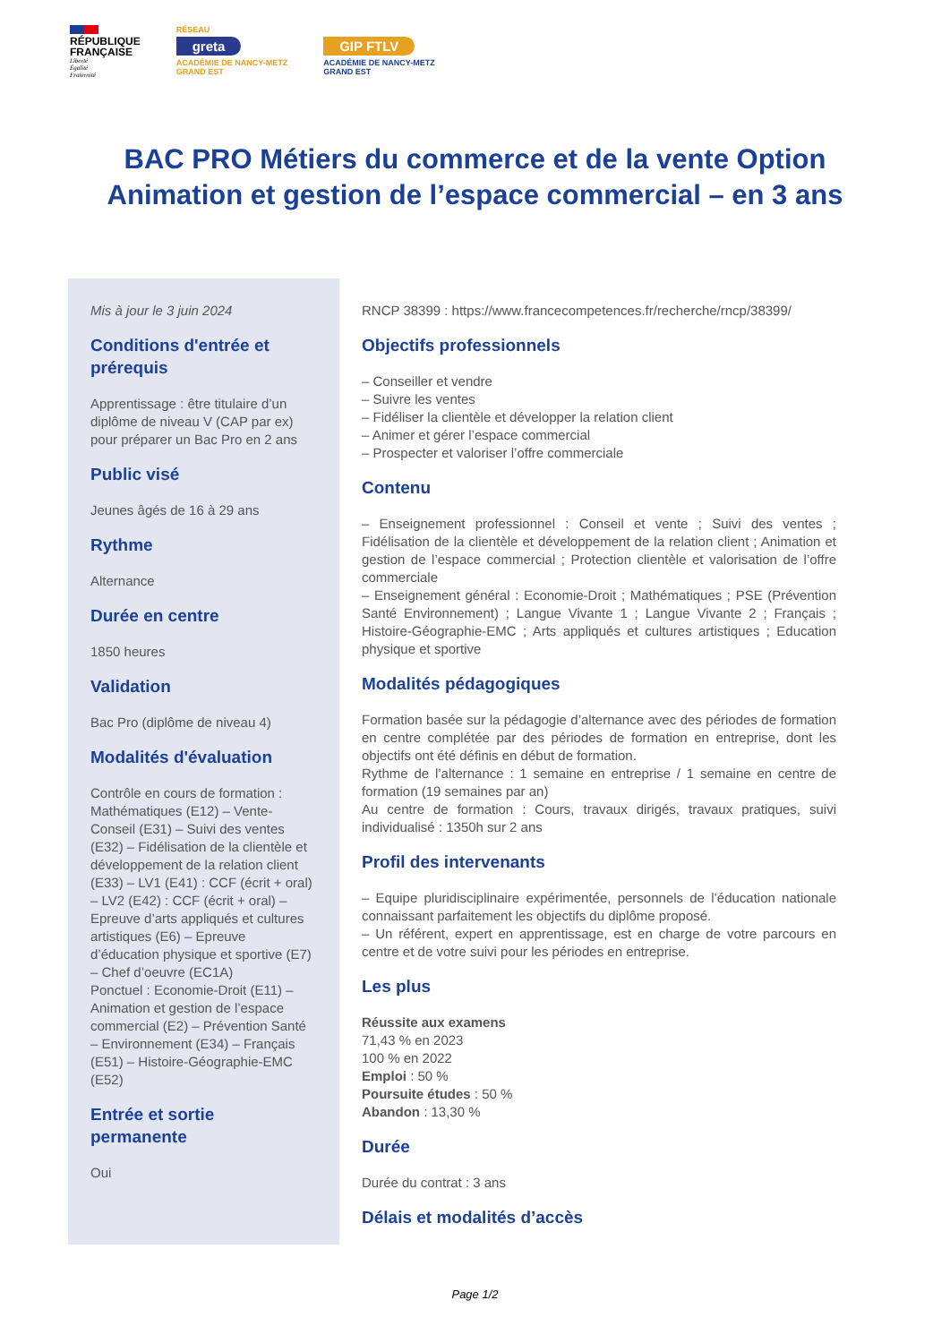RÉPUBLIQUE
FRANÇAISE
Liberté
Égalité
Fraternité
RÉSEAU
greta
ACADÉMIE DE NANCY-METZ
GRAND EST
GIP FTLV
ACADÉMIE DE NANCY-METZ
GRAND EST
BAC PRO Métiers du commerce et de la vente Option
Animation et gestion de l’espace commercial – en 3 ans
Mis à jour le 3 juin 2024
Conditions d'entrée et prérequis
Apprentissage : être titulaire d’un diplôme de niveau V (CAP par ex) pour préparer un Bac Pro en 2 ans
Public visé
Jeunes âgés de 16 à 29 ans
Rythme
Alternance
Durée en centre
1850 heures
Validation
Bac Pro (diplôme de niveau 4)
Modalités d'évaluation
Contrôle en cours de formation : Mathématiques (E12) – Vente-Conseil (E31) – Suivi des ventes (E32) – Fidélisation de la clientèle et développement de la relation client (E33) – LV1 (E41) : CCF (écrit + oral) – LV2 (E42) : CCF (écrit + oral) – Epreuve d’arts appliqués et cultures artistiques (E6) – Epreuve d’éducation physique et sportive (E7) – Chef d’oeuvre (EC1A)
Ponctuel : Economie-Droit (E11) – Animation et gestion de l’espace commercial (E2) – Prévention Santé – Environnement (E34) – Français (E51) – Histoire-Géographie-EMC (E52)
Entrée et sortie permanente
Oui
RNCP 38399 : https://www.francecompetences.fr/recherche/rncp/38399/
Objectifs professionnels
– Conseiller et vendre
– Suivre les ventes
– Fidéliser la clientèle et développer la relation client
– Animer et gérer l’espace commercial
– Prospecter et valoriser l’offre commerciale
Contenu
– Enseignement professionnel : Conseil et vente ; Suivi des ventes ; Fidélisation de la clientèle et développement de la relation client ; Animation et gestion de l’espace commercial ; Protection clientèle et valorisation de l’offre commerciale
– Enseignement général : Economie-Droit ; Mathématiques ; PSE (Prévention Santé Environnement) ; Langue Vivante 1 ; Langue Vivante 2 ; Français ; Histoire-Géographie-EMC ; Arts appliqués et cultures artistiques ; Education physique et sportive
Modalités pédagogiques
Formation basée sur la pédagogie d’alternance avec des périodes de formation en centre complétée par des périodes de formation en entreprise, dont les objectifs ont été définis en début de formation.
Rythme de l’alternance : 1 semaine en entreprise / 1 semaine en centre de formation (19 semaines par an)
Au centre de formation : Cours, travaux dirigés, travaux pratiques, suivi individualisé : 1350h sur 2 ans
Profil des intervenants
– Equipe pluridisciplinaire expérimentée, personnels de l’éducation nationale connaissant parfaitement les objectifs du diplôme proposé.
– Un référent, expert en apprentissage, est en charge de votre parcours en centre et de votre suivi pour les périodes en entreprise.
Les plus
Réussite aux examens
71,43 % en 2023
100 % en 2022
Emploi : 50 %
Poursuite études : 50 %
Abandon : 13,30 %
Durée
Durée du contrat : 3 ans
Délais et modalités d’accès
Page 1/2